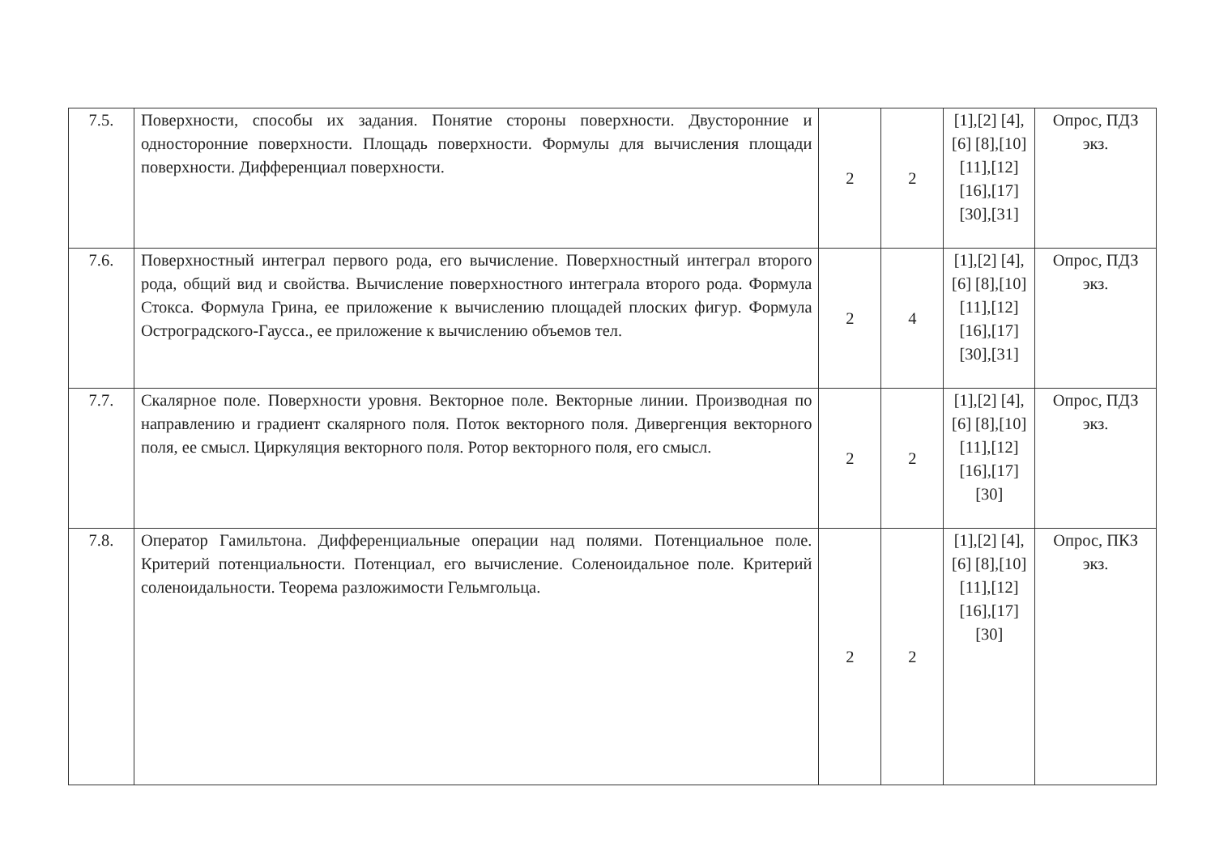| 7.5. | Поверхности, способы их задания. Понятие стороны поверхности. Двусторонние и односторонние поверхности. Площадь поверхности. Формулы для вычисления площади поверхности. Дифференциал поверхности. | 2 | 2 | [1],[2] [4],[6] [8],[10] [11],[12] [16],[17] [30],[31] | Опрос, ПДЗ экз. |
| 7.6. | Поверхностный интеграл первого рода, его вычисление. Поверхностный интеграл второго рода, общий вид и свойства. Вычисление поверхностного интеграла второго рода. Формула Стокса. Формула Грина, ее приложение к вычислению площадей плоских фигур. Формула Остроградского-Гаусса., ее приложение к вычислению объемов тел. | 2 | 4 | [1],[2] [4],[6] [8],[10] [11],[12] [16],[17] [30],[31] | Опрос, ПДЗ экз. |
| 7.7. | Скалярное поле. Поверхности уровня. Векторное поле. Векторные линии. Производная по направлению и градиент скалярного поля. Поток векторного поля. Дивергенция векторного поля, ее смысл. Циркуляция векторного поля. Ротор векторного поля, его смысл. | 2 | 2 | [1],[2] [4],[6] [8],[10] [11],[12] [16],[17] [30] | Опрос, ПДЗ экз. |
| 7.8. | Оператор Гамильтона. Дифференциальные операции над полями. Потенциальное поле. Критерий потенциальности. Потенциал, его вычисление. Соленоидальное поле. Критерий соленоидальности. Теорема разложимости Гельмгольца. | 2 | 2 | [1],[2] [4],[6] [8],[10] [11],[12] [16],[17] [30] | Опрос, ПКЗ экз. |